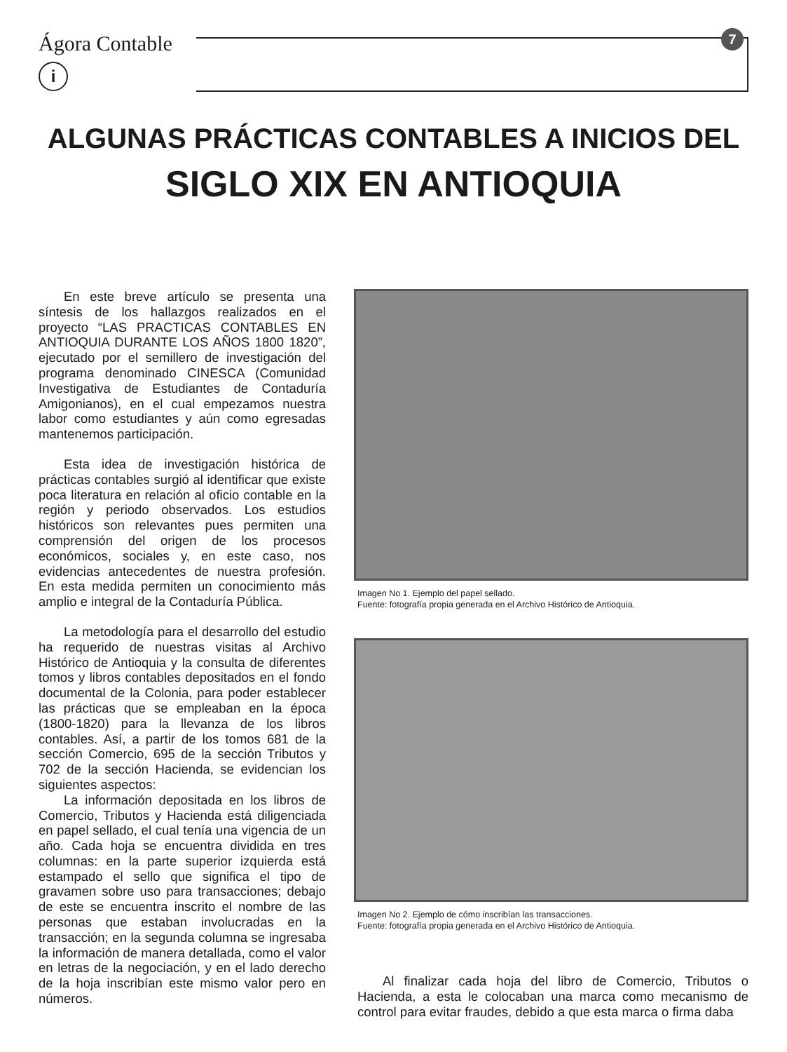Ágora Contable
i
7
ALGUNAS PRÁCTICAS CONTABLES A INICIOS DEL
SIGLO XIX EN ANTIOQUIA
En este breve artículo se presenta una síntesis de los hallazgos realizados en el proyecto “LAS PRACTICAS CONTABLES EN ANTIOQUIA DURANTE LOS AÑOS 1800 1820”, ejecutado por el semillero de investigación del programa denominado CINESCA (Comunidad Investigativa de Estudiantes de Contaduría Amigonianos), en el cual empezamos nuestra labor como estudiantes y aún como egresadas mantenemos participación.
Esta idea de investigación histórica de prácticas contables surgió al identificar que existe poca literatura en relación al oficio contable en la región y periodo observados. Los estudios históricos son relevantes pues permiten una comprensión del origen de los procesos económicos, sociales y, en este caso, nos evidencias antecedentes de nuestra profesión. En esta medida permiten un conocimiento más amplio e integral de la Contaduría Pública.
La metodología para el desarrollo del estudio ha requerido de nuestras visitas al Archivo Histórico de Antioquia y la consulta de diferentes tomos y libros contables depositados en el fondo documental de la Colonia, para poder establecer las prácticas que se empleaban en la época (1800-1820) para la llevanza de los libros contables. Así, a partir de los tomos 681 de la sección Comercio, 695 de la sección Tributos y 702 de la sección Hacienda, se evidencian los siguientes aspectos:
La información depositada en los libros de Comercio, Tributos y Hacienda está diligenciada en papel sellado, el cual tenía una vigencia de un año. Cada hoja se encuentra dividida en tres columnas: en la parte superior izquierda está estampado el sello que significa el tipo de gravamen sobre uso para transacciones; debajo de este se encuentra inscrito el nombre de las personas que estaban involucradas en la transacción; en la segunda columna se ingresaba la información de manera detallada, como el valor en letras de la negociación, y en el lado derecho de la hoja inscribían este mismo valor pero en números.
Imagen No 1. Ejemplo del papel sellado.
Fuente: fotografía propia generada en el Archivo Histórico de Antioquia.
Imagen No 2. Ejemplo de cómo inscribían las transacciones.
Fuente: fotografía propia generada en el Archivo Histórico de Antioquia.
Al finalizar cada hoja del libro de Comercio, Tributos o Hacienda, a esta le colocaban una marca como mecanismo de control para evitar fraudes, debido a que esta marca o firma daba